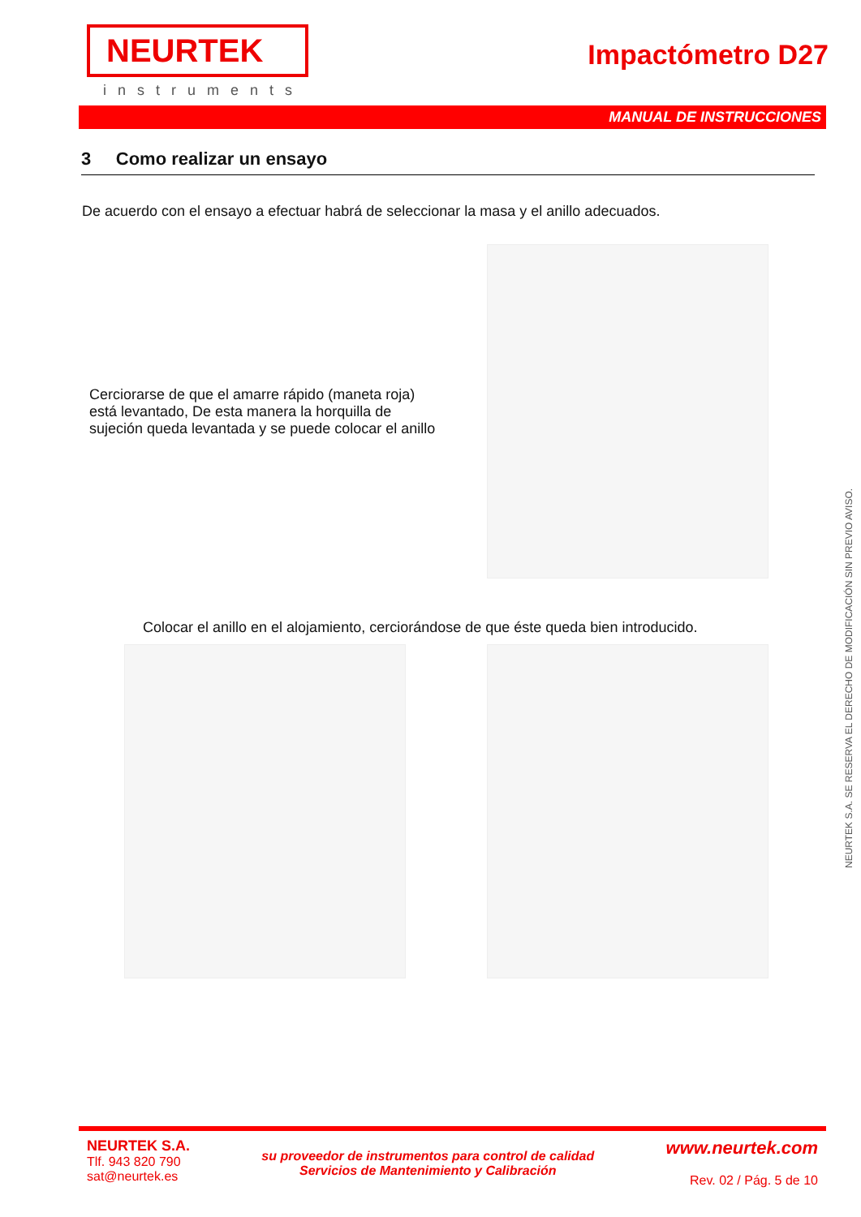NEURTEK
instruments
Impactómetro D27
MANUAL DE INSTRUCCIONES
3 Como realizar un ensayo
De acuerdo con el ensayo a efectuar habrá de seleccionar la masa y el anillo adecuados.
Cerciorarse de que el amarre rápido (maneta roja) está levantado, De esta manera la horquilla de sujeción queda levantada y se puede colocar el anillo
Colocar el anillo en el alojamiento, cerciorándose de que éste queda bien introducido.
NEURTEK S.A. SE RESERVA EL DERECHO DE MODIFICACIÓN SIN PREVIO AVISO.
NEURTEK S.A.
Tlf. 943 820 790
sat@neurtek.es
su proveedor de instrumentos para control de calidad
Servicios de Mantenimiento y Calibración
www.neurtek.com
Rev. 02 / Pág. 5 de 10